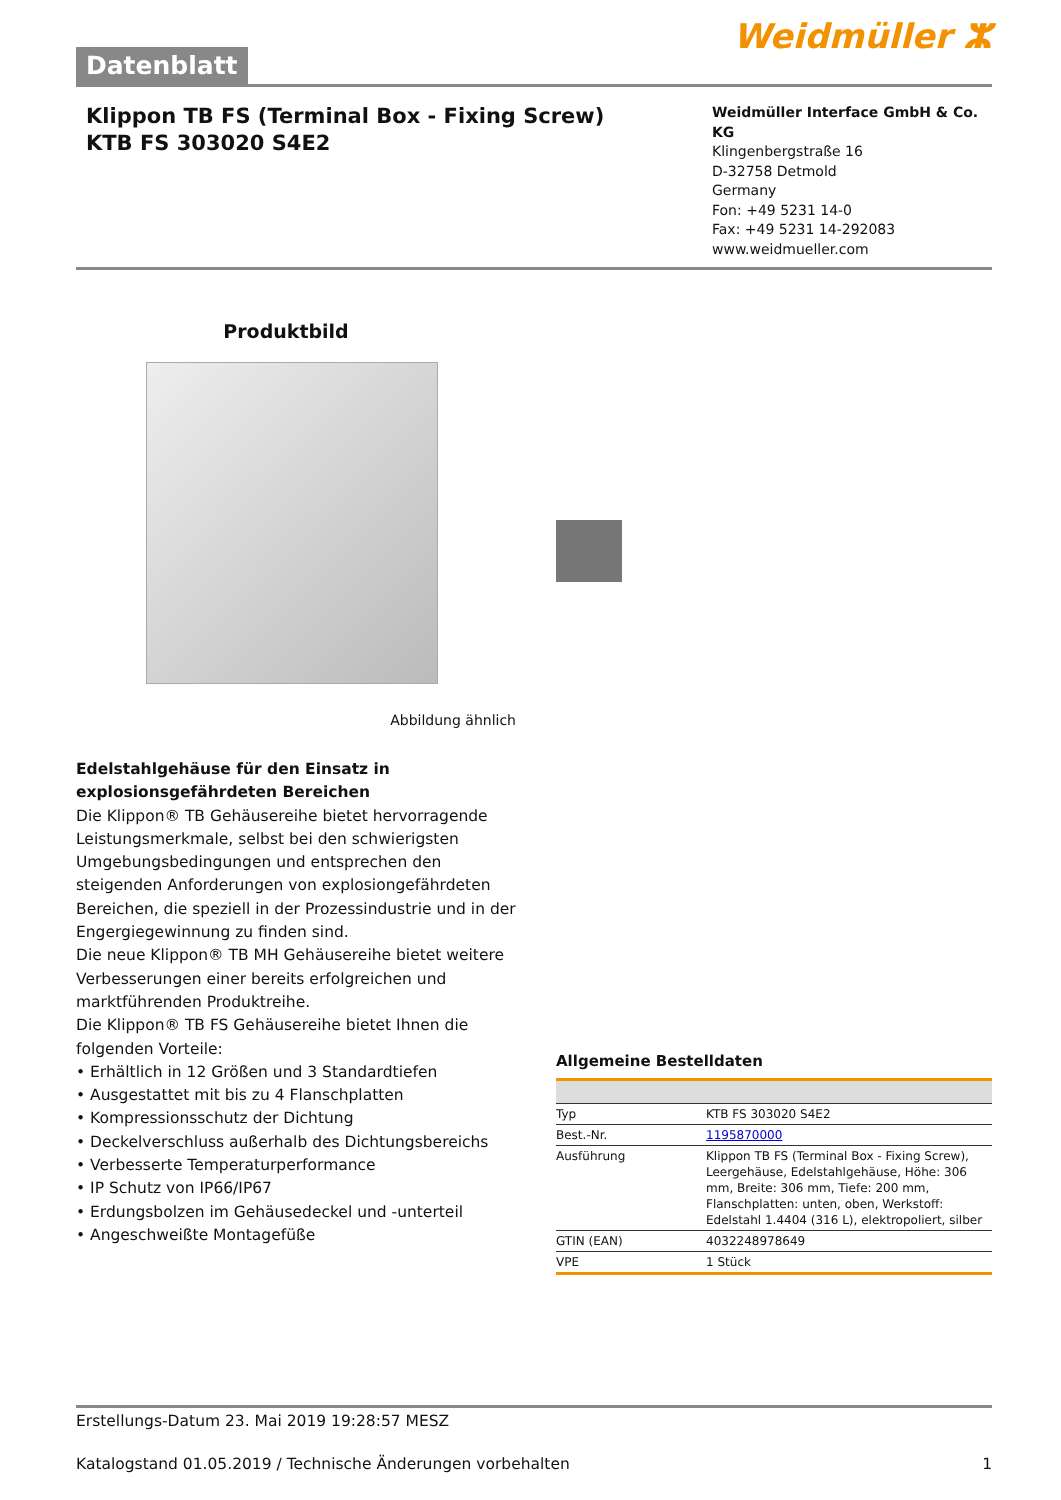Datenblatt
Weidmüller ⵣ
Klippon TB FS (Terminal Box - Fixing Screw)
KTB FS 303020 S4E2
Weidmüller Interface GmbH & Co. KG
Klingenbergstraße 16
D-32758 Detmold
Germany
Fon: +49 5231 14-0
Fax: +49 5231 14-292083
www.weidmueller.com
Produktbild
Abbildung ähnlich
Edelstahlgehäuse für den Einsatz in explosionsgefährdeten Bereichen
Die Klippon® TB Gehäusereihe bietet hervorragende Leistungsmerkmale, selbst bei den schwierigsten Umgebungsbedingungen und entsprechen den steigenden Anforderungen von explosiongefährdeten Bereichen, die speziell in der Prozessindustrie und in der Engergiegewinnung zu finden sind.
Die neue Klippon® TB MH Gehäusereihe bietet weitere Verbesserungen einer bereits erfolgreichen und marktführenden Produktreihe.
Die Klippon® TB FS Gehäusereihe bietet Ihnen die folgenden Vorteile:
• Erhältlich in 12 Größen und 3 Standardtiefen
• Ausgestattet mit bis zu 4 Flanschplatten
• Kompressionsschutz der Dichtung
• Deckelverschluss außerhalb des Dichtungsbereichs
• Verbesserte Temperaturperformance
• IP Schutz von IP66/IP67
• Erdungsbolzen im Gehäusedeckel und -unterteil
• Angeschweißte Montagefüße
Allgemeine Bestelldaten
| Typ | KTB FS 303020 S4E2 |
| Best.-Nr. | 1195870000 |
| Ausführung | Klippon TB FS (Terminal Box - Fixing Screw), Leergehäuse, Edelstahlgehäuse, Höhe: 306 mm, Breite: 306 mm, Tiefe: 200 mm, Flanschplatten: unten, oben, Werkstoff: Edelstahl 1.4404 (316 L), elektropoliert, silber |
| GTIN (EAN) | 4032248978649 |
| VPE | 1 Stück |
Erstellungs-Datum 23. Mai 2019 19:28:57 MESZ
Katalogstand 01.05.2019 / Technische Änderungen vorbehalten 1